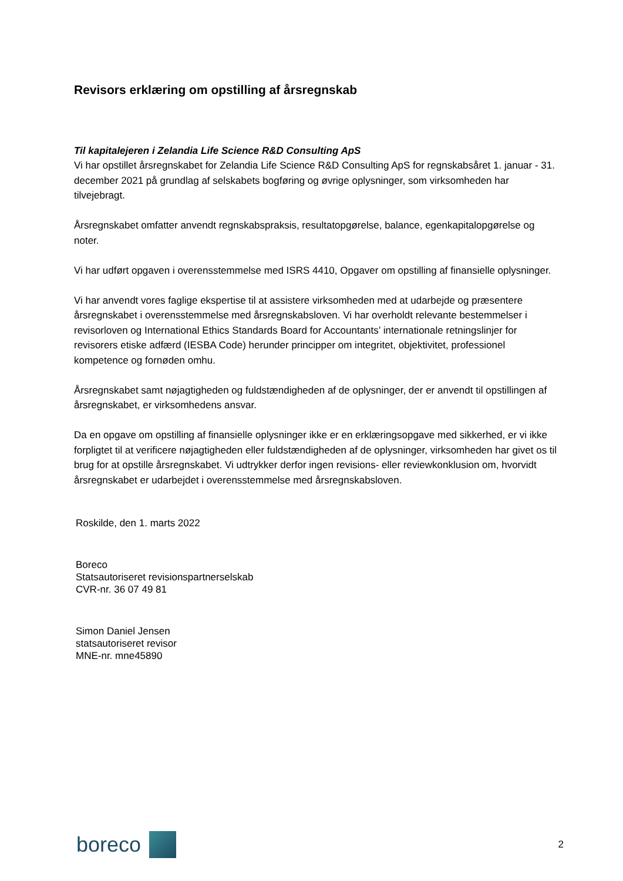Revisors erklæring om opstilling af årsregnskab
Til kapitalejeren i Zelandia Life Science R&D Consulting ApS
Vi har opstillet årsregnskabet for Zelandia Life Science R&D Consulting ApS for regnskabsåret 1. januar - 31. december 2021 på grundlag af selskabets bogføring og øvrige oplysninger, som virksomheden har tilvejebragt.
Årsregnskabet omfatter anvendt regnskabspraksis, resultatopgørelse, balance, egenkapitalopgørelse og noter.
Vi har udført opgaven i overensstemmelse med ISRS 4410, Opgaver om opstilling af finansielle oplysninger.
Vi har anvendt vores faglige ekspertise til at assistere virksomheden med at udarbejde og præsentere årsregnskabet i overensstemmelse med årsregnskabsloven. Vi har overholdt relevante bestemmelser i revisorloven og International Ethics Standards Board for Accountants’ internationale retningslinjer for revisorers etiske adfærd (IESBA Code) herunder principper om integritet, objektivitet, professionel kompetence og fornøden omhu.
Årsregnskabet samt nøjagtigheden og fuldstændigheden af de oplysninger, der er anvendt til opstillingen af årsregnskabet, er virksomhedens ansvar.
Da en opgave om opstilling af finansielle oplysninger ikke er en erklæringsopgave med sikkerhed, er vi ikke forpligtet til at verificere nøjagtigheden eller fuldstændigheden af de oplysninger, virksomheden har givet os til brug for at opstille årsregnskabet. Vi udtrykker derfor ingen revisions- eller reviewkonklusion om, hvorvidt årsregnskabet er udarbejdet i overensstemmelse med årsregnskabsloven.
Roskilde, den 1. marts 2022
Boreco
Statsautoriseret revisionspartnerselskab
CVR-nr. 36 07 49 81
Simon Daniel Jensen
statsautoriseret revisor
MNE-nr. mne45890
boreco
2